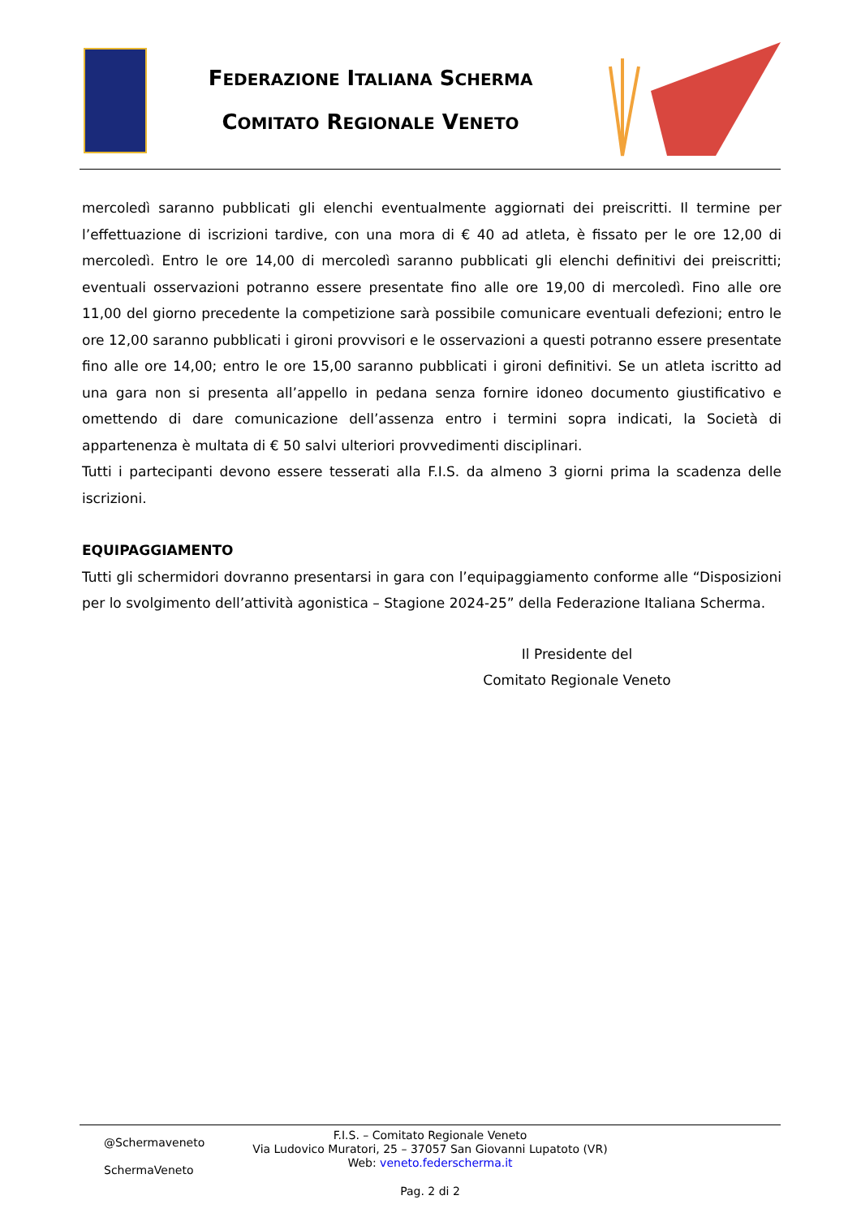FEDERAZIONE ITALIANA SCHERMA
COMITATO REGIONALE VENETO
mercoledì saranno pubblicati gli elenchi eventualmente aggiornati dei preiscritti. Il termine per l’effettuazione di iscrizioni tardive, con una mora di € 40 ad atleta, è fissato per le ore 12,00 di mercoledì. Entro le ore 14,00 di mercoledì saranno pubblicati gli elenchi definitivi dei preiscritti; eventuali osservazioni potranno essere presentate fino alle ore 19,00 di mercoledì. Fino alle ore 11,00 del giorno precedente la competizione sarà possibile comunicare eventuali defezioni; entro le ore 12,00 saranno pubblicati i gironi provvisori e le osservazioni a questi potranno essere presentate fino alle ore 14,00; entro le ore 15,00 saranno pubblicati i gironi definitivi. Se un atleta iscritto ad una gara non si presenta all’appello in pedana senza fornire idoneo documento giustificativo e omettendo di dare comunicazione dell’assenza entro i termini sopra indicati, la Società di appartenenza è multata di € 50 salvi ulteriori provvedimenti disciplinari.
Tutti i partecipanti devono essere tesserati alla F.I.S. da almeno 3 giorni prima la scadenza delle iscrizioni.
EQUIPAGGIAMENTO
Tutti gli schermidori dovranno presentarsi in gara con l’equipaggiamento conforme alle “Disposizioni per lo svolgimento dell’attività agonistica – Stagione 2024-25” della Federazione Italiana Scherma.
Il Presidente del
Comitato Regionale Veneto
@Schermaveneto
SchermaVeneto
F.I.S. – Comitato Regionale Veneto
Via Ludovico Muratori, 25 – 37057 San Giovanni Lupatoto (VR)
Web: veneto.federscherma.it
Pag. 2 di 2